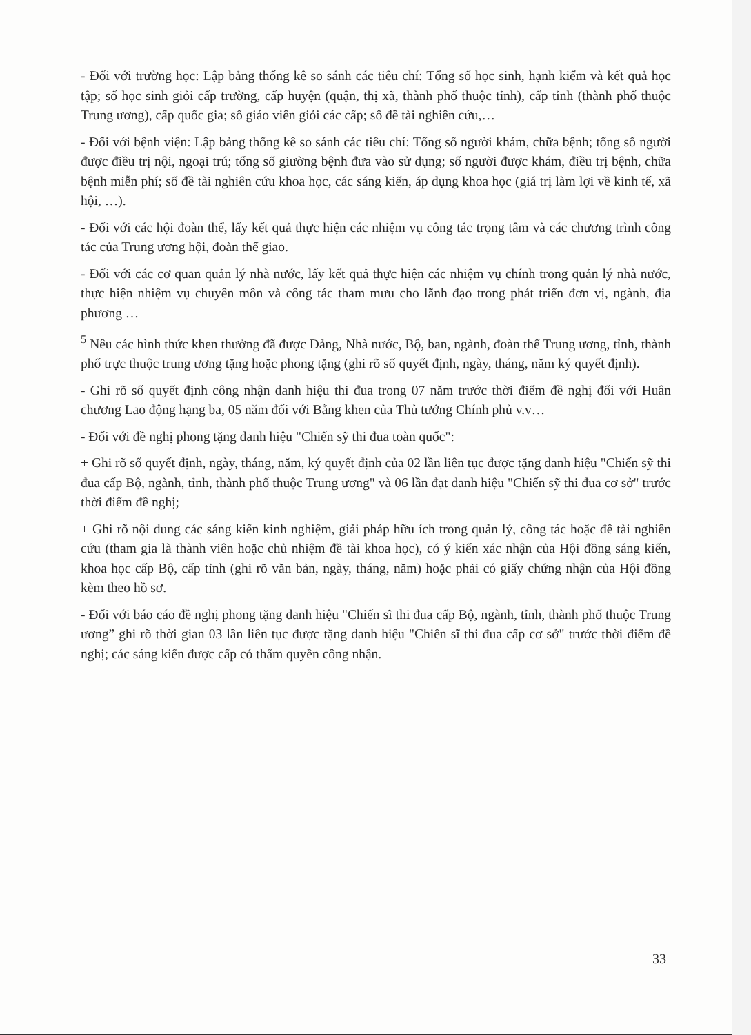- Đối với trường học: Lập bảng thống kê so sánh các tiêu chí: Tổng số học sinh, hạnh kiểm và kết quả học tập; số học sinh giỏi cấp trường, cấp huyện (quận, thị xã, thành phố thuộc tỉnh), cấp tỉnh (thành phố thuộc Trung ương), cấp quốc gia; số giáo viên giỏi các cấp; số đề tài nghiên cứu,…
- Đối với bệnh viện: Lập bảng thống kê so sánh các tiêu chí: Tổng số người khám, chữa bệnh; tổng số người được điều trị nội, ngoại trú; tổng số giường bệnh đưa vào sử dụng; số người được khám, điều trị bệnh, chữa bệnh miễn phí; số đề tài nghiên cứu khoa học, các sáng kiến, áp dụng khoa học (giá trị làm lợi về kinh tế, xã hội, …).
- Đối với các hội đoàn thể, lấy kết quả thực hiện các nhiệm vụ công tác trọng tâm và các chương trình công tác của Trung ương hội, đoàn thể giao.
- Đối với các cơ quan quản lý nhà nước, lấy kết quả thực hiện các nhiệm vụ chính trong quản lý nhà nước, thực hiện nhiệm vụ chuyên môn và công tác tham mưu cho lãnh đạo trong phát triển đơn vị, ngành, địa phương …
<sup>5</sup> Nêu các hình thức khen thưởng đã được Đảng, Nhà nước, Bộ, ban, ngành, đoàn thể Trung ương, tỉnh, thành phố trực thuộc trung ương tặng hoặc phong tặng (ghi rõ số quyết định, ngày, tháng, năm ký quyết định).
- Ghi rõ số quyết định công nhận danh hiệu thi đua trong 07 năm trước thời điểm đề nghị đối với Huân chương Lao động hạng ba, 05 năm đối với Bằng khen của Thủ tướng Chính phủ v.v…
- Đối với đề nghị phong tặng danh hiệu "Chiến sỹ thi đua toàn quốc":
+ Ghi rõ số quyết định, ngày, tháng, năm, ký quyết định của 02 lần liên tục được tặng danh hiệu "Chiến sỹ thi đua cấp Bộ, ngành, tỉnh, thành phố thuộc Trung ương" và 06 lần đạt danh hiệu "Chiến sỹ thi đua cơ sở" trước thời điểm đề nghị;
+ Ghi rõ nội dung các sáng kiến kinh nghiệm, giải pháp hữu ích trong quản lý, công tác hoặc đề tài nghiên cứu (tham gia là thành viên hoặc chủ nhiệm đề tài khoa học), có ý kiến xác nhận của Hội đồng sáng kiến, khoa học cấp Bộ, cấp tỉnh (ghi rõ văn bản, ngày, tháng, năm) hoặc phải có giấy chứng nhận của Hội đồng kèm theo hồ sơ.
- Đối với báo cáo đề nghị phong tặng danh hiệu "Chiến sĩ thi đua cấp Bộ, ngành, tỉnh, thành phố thuộc Trung ương” ghi rõ thời gian 03 lần liên tục được tặng danh hiệu "Chiến sĩ thi đua cấp cơ sở" trước thời điểm đề nghị; các sáng kiến được cấp có thẩm quyền công nhận.
33